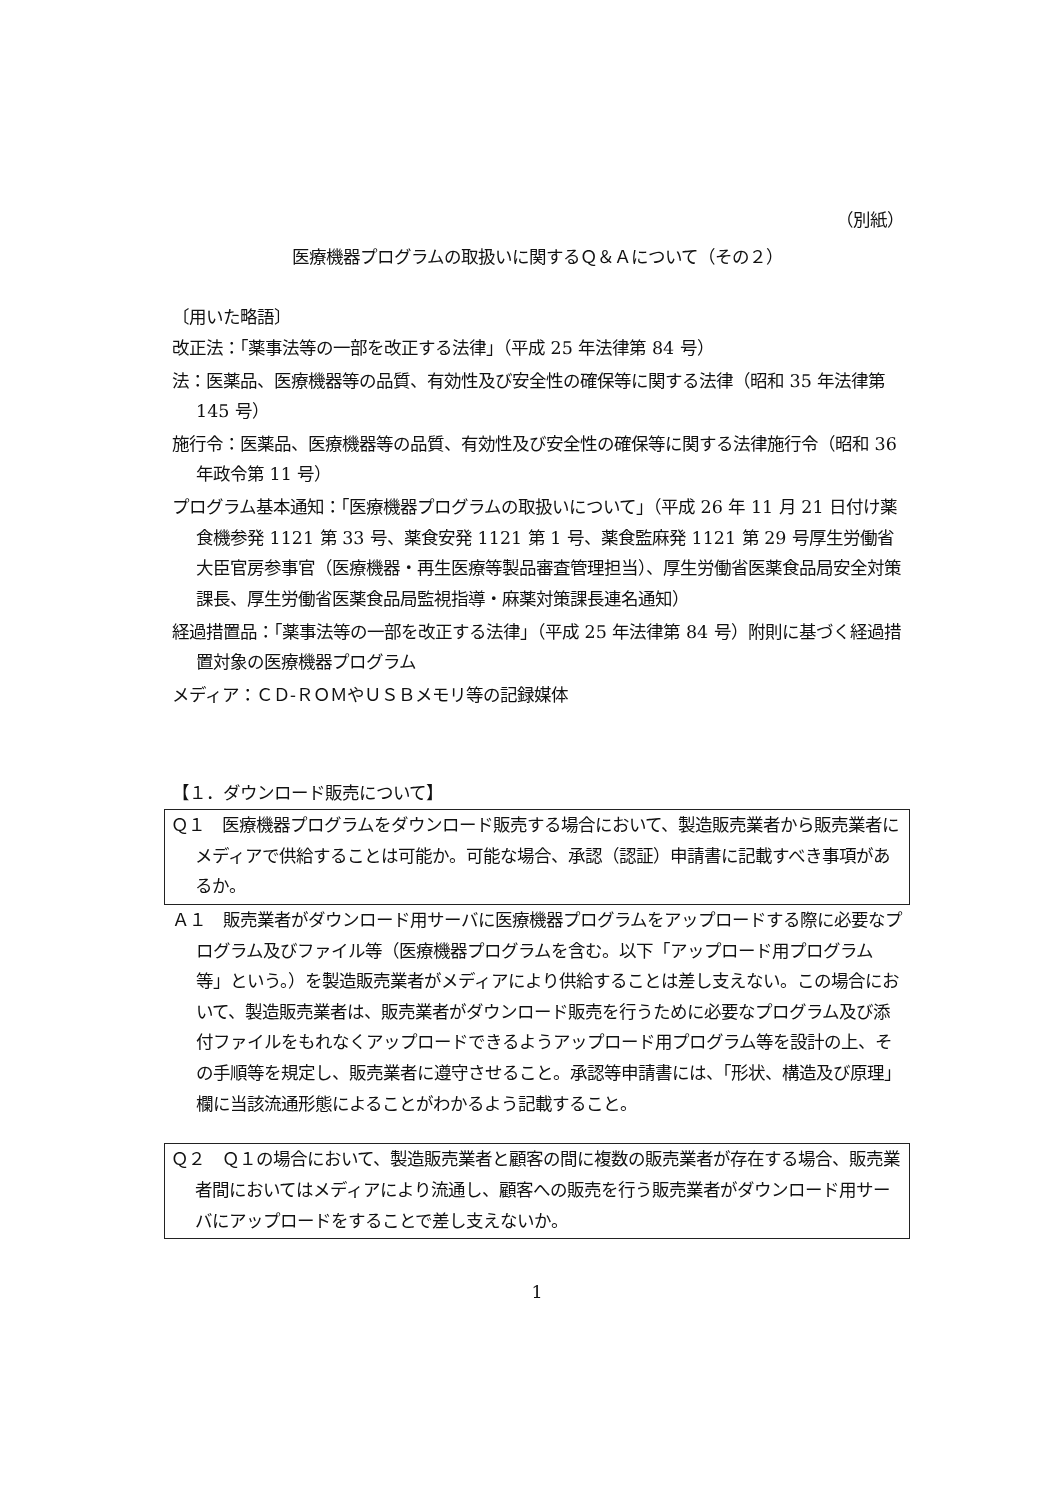（別紙）
医療機器プログラムの取扱いに関するＱ＆Ａについて（その２）
〔用いた略語〕
改正法：「薬事法等の一部を改正する法律」（平成 25 年法律第 84 号）
法：医薬品、医療機器等の品質、有効性及び安全性の確保等に関する法律（昭和 35 年法律第 145 号）
施行令：医薬品、医療機器等の品質、有効性及び安全性の確保等に関する法律施行令（昭和 36 年政令第 11 号）
プログラム基本通知：「医療機器プログラムの取扱いについて」（平成 26 年 11 月 21 日付け薬食機参発 1121 第 33 号、薬食安発 1121 第 1 号、薬食監麻発 1121 第 29 号厚生労働省大臣官房参事官（医療機器・再生医療等製品審査管理担当）、厚生労働省医薬食品局安全対策課長、厚生労働省医薬食品局監視指導・麻薬対策課長連名通知）
経過措置品：「薬事法等の一部を改正する法律」（平成 25 年法律第 84 号）附則に基づく経過措置対象の医療機器プログラム
メディア：ＣＤ-ＲＯＭやＵＳＢメモリ等の記録媒体
【１．ダウンロード販売について】
Ｑ１　医療機器プログラムをダウンロード販売する場合において、製造販売業者から販売業者にメディアで供給することは可能か。可能な場合、承認（認証）申請書に記載すべき事項があるか。
Ａ１　販売業者がダウンロード用サーバに医療機器プログラムをアップロードする際に必要なプログラム及びファイル等（医療機器プログラムを含む。以下「アップロード用プログラム等」という。）を製造販売業者がメディアにより供給することは差し支えない。この場合において、製造販売業者は、販売業者がダウンロード販売を行うために必要なプログラム及び添付ファイルをもれなくアップロードできるようアップロード用プログラム等を設計の上、その手順等を規定し、販売業者に遵守させること。承認等申請書には、「形状、構造及び原理」欄に当該流通形態によることがわかるよう記載すること。
Ｑ２　Ｑ１の場合において、製造販売業者と顧客の間に複数の販売業者が存在する場合、販売業者間においてはメディアにより流通し、顧客への販売を行う販売業者がダウンロード用サーバにアップロードをすることで差し支えないか。
1